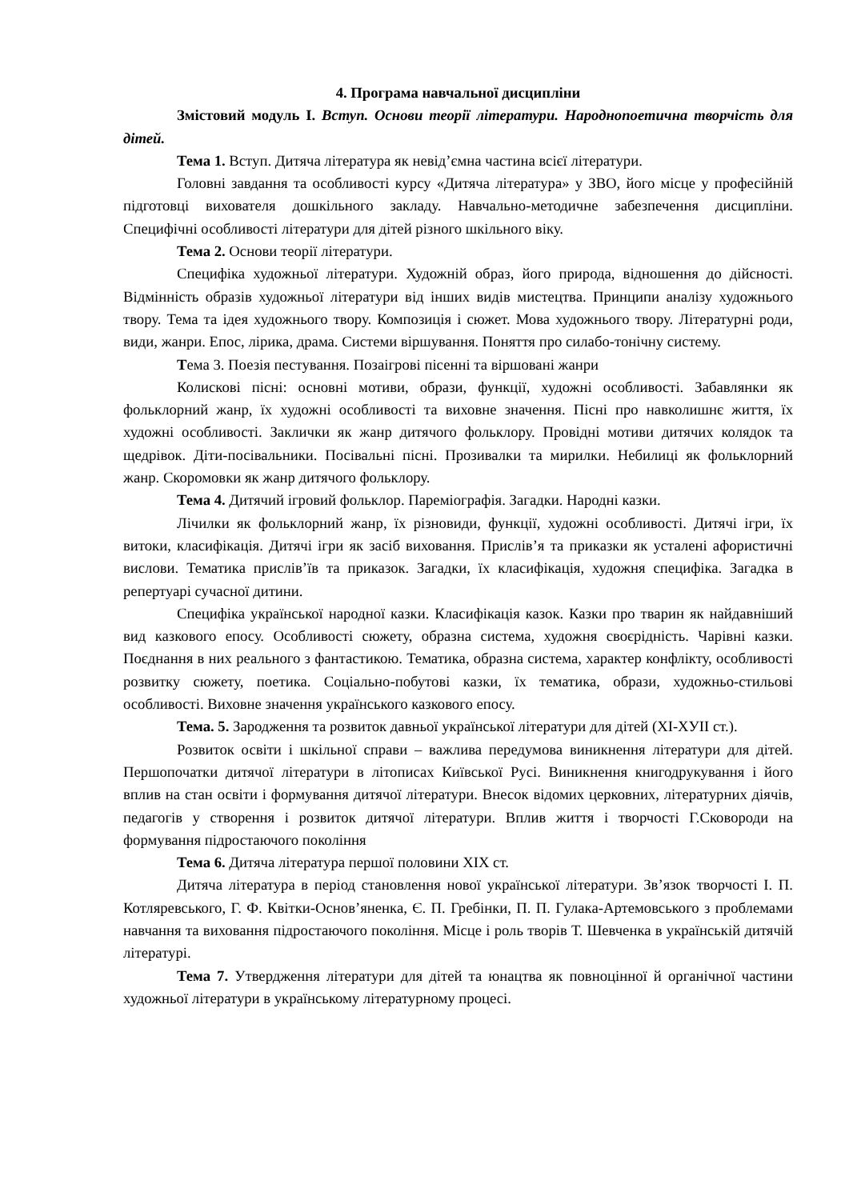4. Програма навчальної дисципліни
Змістовий модуль І. Вступ. Основи теорії літератури. Народнопоетична творчість для дітей.
Тема 1. Вступ. Дитяча література як невід’ємна частина всієї літератури.
Головні завдання та особливості курсу «Дитяча література» у ЗВО, його місце у професійній підготовці вихователя дошкільного закладу. Навчально-методичне забезпечення дисципліни. Специфічні особливості літератури для дітей різного шкільного віку.
Тема 2. Основи теорії літератури.
Специфіка художньої літератури. Художній образ, його природа, відношення до дійсності. Відмінність образів художньої літератури від інших видів мистецтва. Принципи аналізу художнього твору. Тема та ідея художнього твору. Композиція і сюжет. Мова художнього твору. Літературні роди, види, жанри. Епос, лірика, драма. Системи віршування. Поняття про силабо-тонічну систему.
Тема 3. Поезія пестування. Позаігрові пісенні та віршовані жанри
Колискові пісні: основні мотиви, образи, функції, художні особливості. Забавлянки як фольклорний жанр, їх художні особливості та виховне значення. Пісні про навколишнє життя, їх художні особливості. Заклички як жанр дитячого фольклору. Провідні мотиви дитячих колядок та щедрівок. Діти-посівальники. Посівальні пісні. Прозивалки та мирилки. Небилиці як фольклорний жанр. Скоромовки як жанр дитячого фольклору.
Тема 4. Дитячий ігровий фольклор. Пареміографія. Загадки. Народні казки.
Лічилки як фольклорний жанр, їх різновиди, функції, художні особливості. Дитячі ігри, їх витоки, класифікація. Дитячі ігри як засіб виховання. Прислів’я та приказки як усталені афористичні вислови. Тематика прислів’їв та приказок. Загадки, їх класифікація, художня специфіка. Загадка в репертуарі сучасної дитини.
Специфіка української народної казки. Класифікація казок. Казки про тварин як найдавніший вид казкового епосу. Особливості сюжету, образна система, художня своєрідність. Чарівні казки. Поєднання в них реального з фантастикою. Тематика, образна система, характер конфлікту, особливості розвитку сюжету, поетика. Соціально-побутові казки, їх тематика, образи, художньо-стильові особливості. Виховне значення українського казкового епосу.
Тема. 5. Зародження та розвиток давньої української літератури для дітей (ХІ-ХУІІ ст.).
Розвиток освіти і шкільної справи – важлива передумова виникнення літератури для дітей. Першопочатки дитячої літератури в літописах Київської Русі. Виникнення книгодрукування і його вплив на стан освіти і формування дитячої літератури. Внесок відомих церковних, літературних діячів, педагогів у створення і розвиток дитячої літератури. Вплив життя і творчості Г.Сковороди на формування підростаючого покоління
Тема 6. Дитяча література першої половини ХІХ ст.
Дитяча література в період становлення нової української літератури. Зв’язок творчості І. П. Котляревського, Г. Ф. Квітки-Основ’яненка, Є. П. Гребінки, П. П. Гулака-Артемовського з проблемами навчання та виховання підростаючого покоління. Місце і роль творів Т. Шевченка в українській дитячій літературі.
Тема 7. Утвердження літератури для дітей та юнацтва як повноцінної й органічної частини художньої літератури в українському літературному процесі.